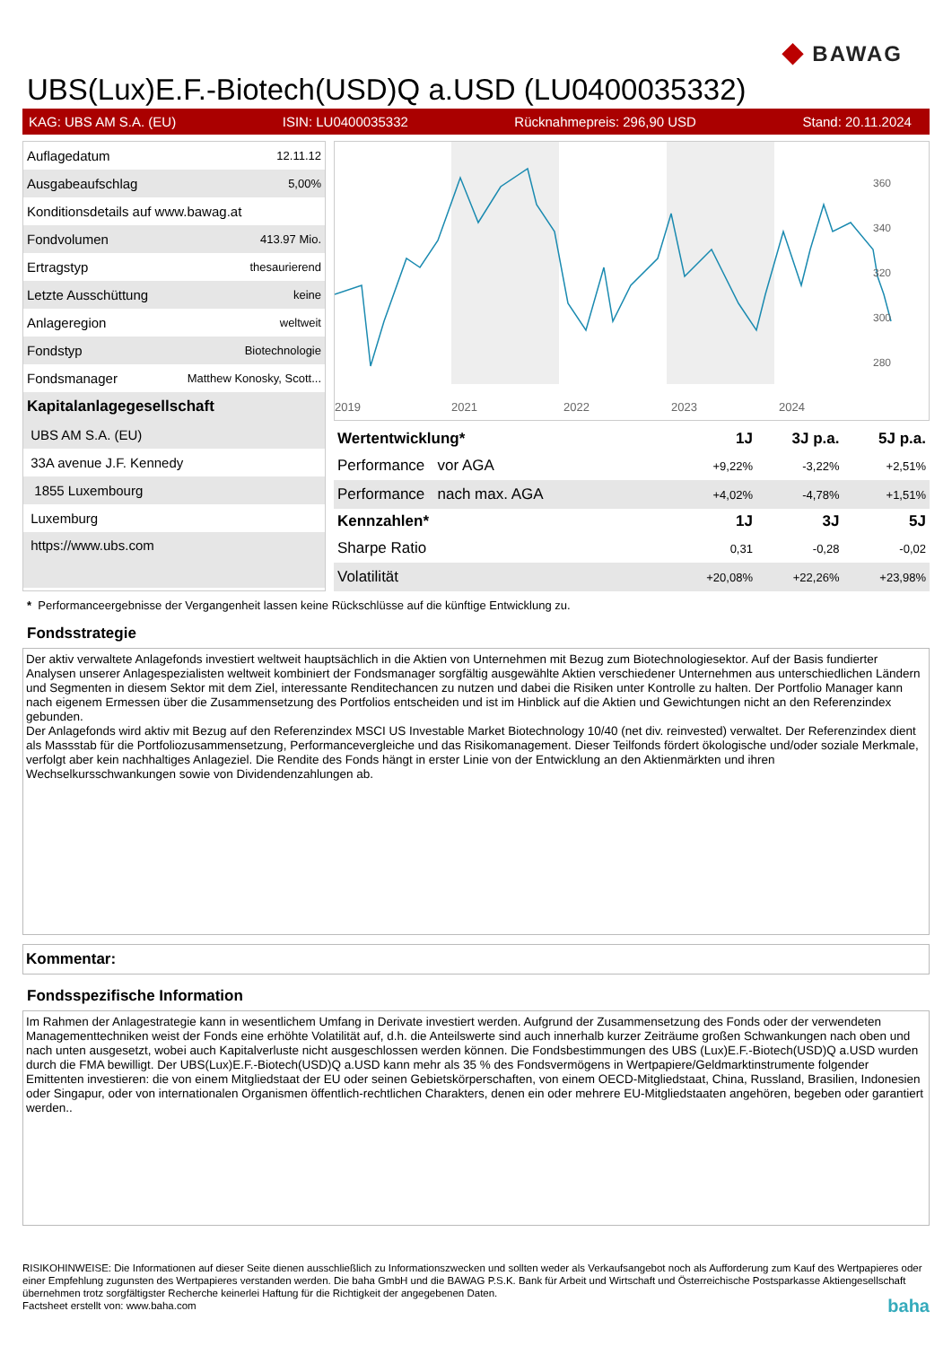◆ BAWAG
UBS(Lux)E.F.-Biotech(USD)Q a.USD (LU0400035332)
KAG: UBS AM S.A. (EU) ISIN: LU0400035332 Rücknahmepreis: 296,90 USD Stand: 20.11.2024
| Auflagedatum | 12.11.12 |
| Ausgabeaufschlag | 5,00% |
| Konditionsdetails auf www.bawag.at | |
| Fondvolumen | 413.97 Mio. |
| Ertragstyp | thesaurierend |
| Letzte Ausschüttung | keine |
| Anlageregion | weltweit |
| Fondstyp | Biotechnologie |
| Fondsmanager | Matthew Konosky, Scott... |
| Kapitalanlagegesellschaft | |
| UBS AM S.A. (EU) | |
| 33A avenue J.F. Kennedy | |
| 1855 Luxembourg | |
| Luxemburg | |
| https://www.ubs.com | |
360
340
320
300
280
2019
2021
2022
2023
2024
| Wertentwicklung* | 1J | 3J p.a. | 5J p.a. |
| --- | --- | --- | --- |
| Performance vor AGA | +9,22% | -3,22% | +2,51% |
| Performance nach max. AGA | +4,02% | -4,78% | +1,51% |
| Kennzahlen* | 1J | 3J | 5J |
| Sharpe Ratio | 0,31 | -0,28 | -0,02 |
| Volatilität | +20,08% | +22,26% | +23,98% |
* Performanceergebnisse der Vergangenheit lassen keine Rückschlüsse auf die künftige Entwicklung zu.
Fondsstrategie
Der aktiv verwaltete Anlagefonds investiert weltweit hauptsächlich in die Aktien von Unternehmen mit Bezug zum Biotechnologiesektor. Auf der Basis fundierter Analysen unserer Anlagespezialisten weltweit kombiniert der Fondsmanager sorgfältig ausgewählte Aktien verschiedener Unternehmen aus unterschiedlichen Ländern und Segmenten in diesem Sektor mit dem Ziel, interessante Renditechancen zu nutzen und dabei die Risiken unter Kontrolle zu halten. Der Portfolio Manager kann nach eigenem Ermessen über die Zusammensetzung des Portfolios entscheiden und ist im Hinblick auf die Aktien und Gewichtungen nicht an den Referenzindex gebunden.
Der Anlagefonds wird aktiv mit Bezug auf den Referenzindex MSCI US Investable Market Biotechnology 10/40 (net div. reinvested) verwaltet. Der Referenzindex dient als Massstab für die Portfoliozusammensetzung, Performancevergleiche und das Risikomanagement. Dieser Teilfonds fördert ökologische und/oder soziale Merkmale, verfolgt aber kein nachhaltiges Anlageziel. Die Rendite des Fonds hängt in erster Linie von der Entwicklung an den Aktienmärkten und ihren Wechselkursschwankungen sowie von Dividendenzahlungen ab.
Kommentar:
Fondsspezifische Information
Im Rahmen der Anlagestrategie kann in wesentlichem Umfang in Derivate investiert werden. Aufgrund der Zusammensetzung des Fonds oder der verwendeten Managementtechniken weist der Fonds eine erhöhte Volatilität auf, d.h. die Anteilswerte sind auch innerhalb kurzer Zeiträume großen Schwankungen nach oben und nach unten ausgesetzt, wobei auch Kapitalverluste nicht ausgeschlossen werden können. Die Fondsbestimmungen des UBS (Lux)E.F.-Biotech(USD)Q a.USD wurden durch die FMA bewilligt. Der UBS(Lux)E.F.-Biotech(USD)Q a.USD kann mehr als 35 % des Fondsvermögens in Wertpapiere/Geldmarktinstrumente folgender Emittenten investieren: die von einem Mitgliedstaat der EU oder seinen Gebietskörperschaften, von einem OECD-Mitgliedstaat, China, Russland, Brasilien, Indonesien oder Singapur, oder von internationalen Organismen öffentlich-rechtlichen Charakters, denen ein oder mehrere EU-Mitgliedstaaten angehören, begeben oder garantiert werden..
RISIKOHINWEISE: Die Informationen auf dieser Seite dienen ausschließlich zu Informationszwecken und sollten weder als Verkaufsangebot noch als Aufforderung zum Kauf des Wertpapieres oder einer Empfehlung zugunsten des Wertpapieres verstanden werden. Die baha GmbH und die BAWAG P.S.K. Bank für Arbeit und Wirtschaft und Österreichische Postsparkasse Aktiengesellschaft übernehmen trotz sorgfältigster Recherche keinerlei Haftung für die Richtigkeit der angegebenen Daten.
Factsheet erstellt von: www.baha.com baha